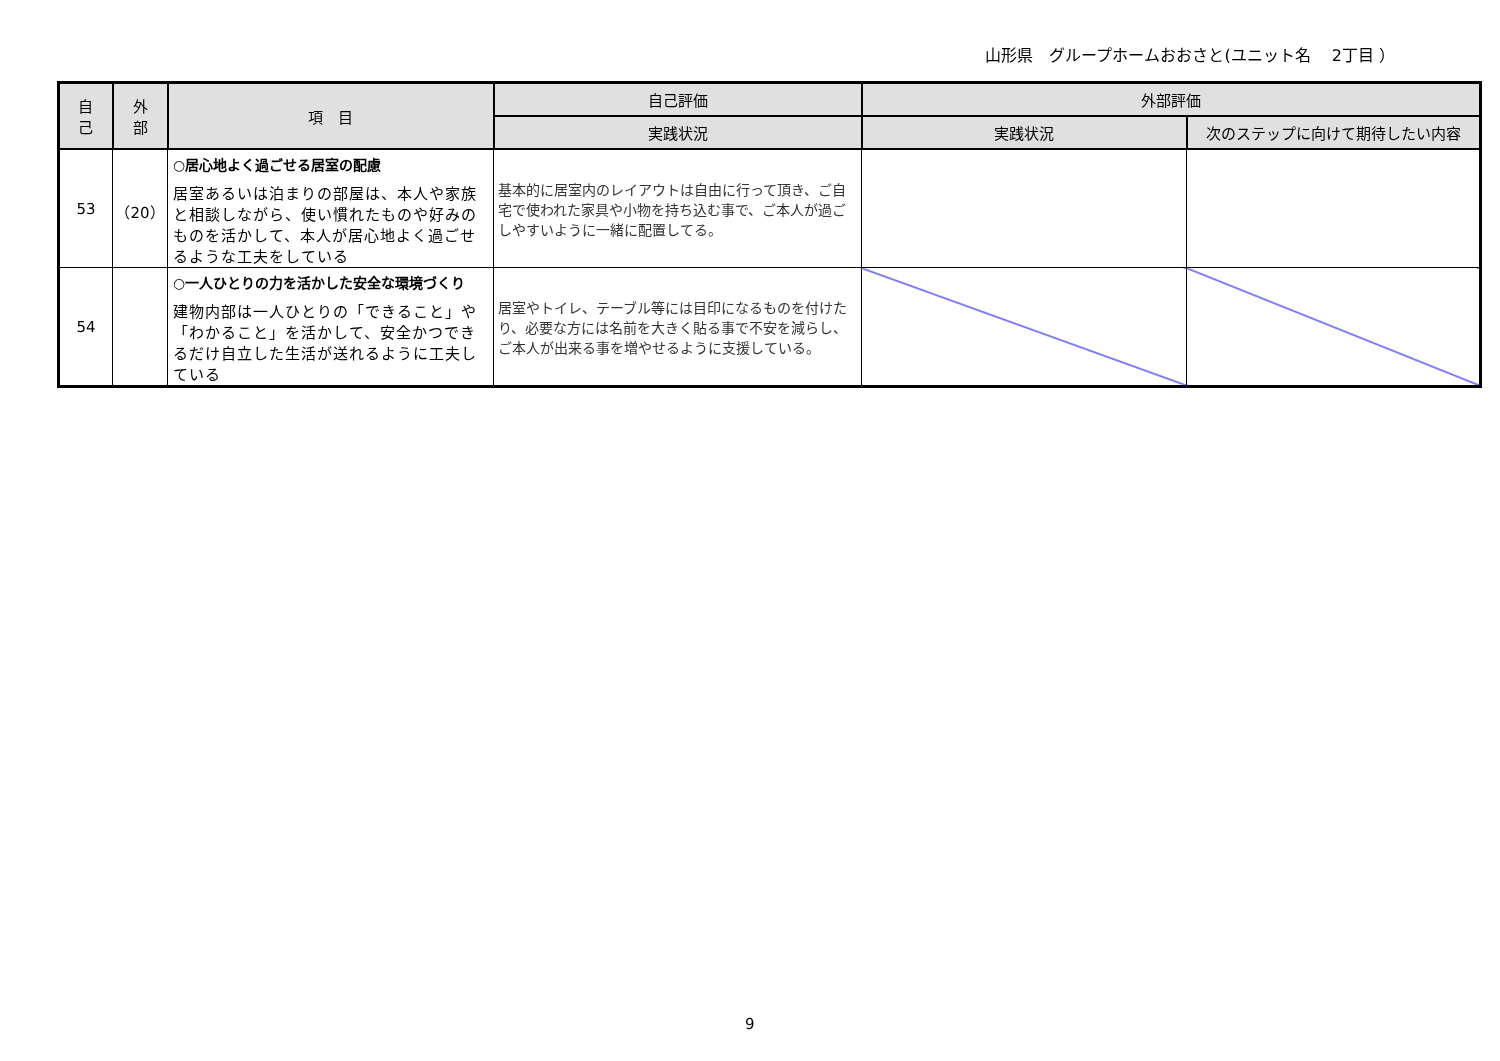山形県　グループホームおおさと(ユニット名　 2丁目 ）
| 自 己 | 外 部 | 項 目 | 自己評価 | 外部評価 | |
| --- | --- | --- | --- | --- | --- |
| | | | 実践状況 | 実践状況 | 次のステップに向けて期待したい内容 |
| 53 | （20） | ○居心地よく過ごせる居室の配慮 居室あるいは泊まりの部屋は、本人や家族と相談しながら、使い慣れたものや好みのものを活かして、本人が居心地よく過ごせるような工夫をしている | 基本的に居室内のレイアウトは自由に行って頂き、ご自宅で使われた家具や小物を持ち込む事で、ご本人が過ごしやすいように一緒に配置してる。 | | |
| 54 | | ○一人ひとりの力を活かした安全な環境づくり 建物内部は一人ひとりの「できること」や「わかること」を活かして、安全かつできるだけ自立した生活が送れるように工夫している | 居室やトイレ、テーブル等には目印になるものを付けたり、必要な方には名前を大きく貼る事で不安を減らし、ご本人が出来る事を増やせるように支援している。 | | |
9